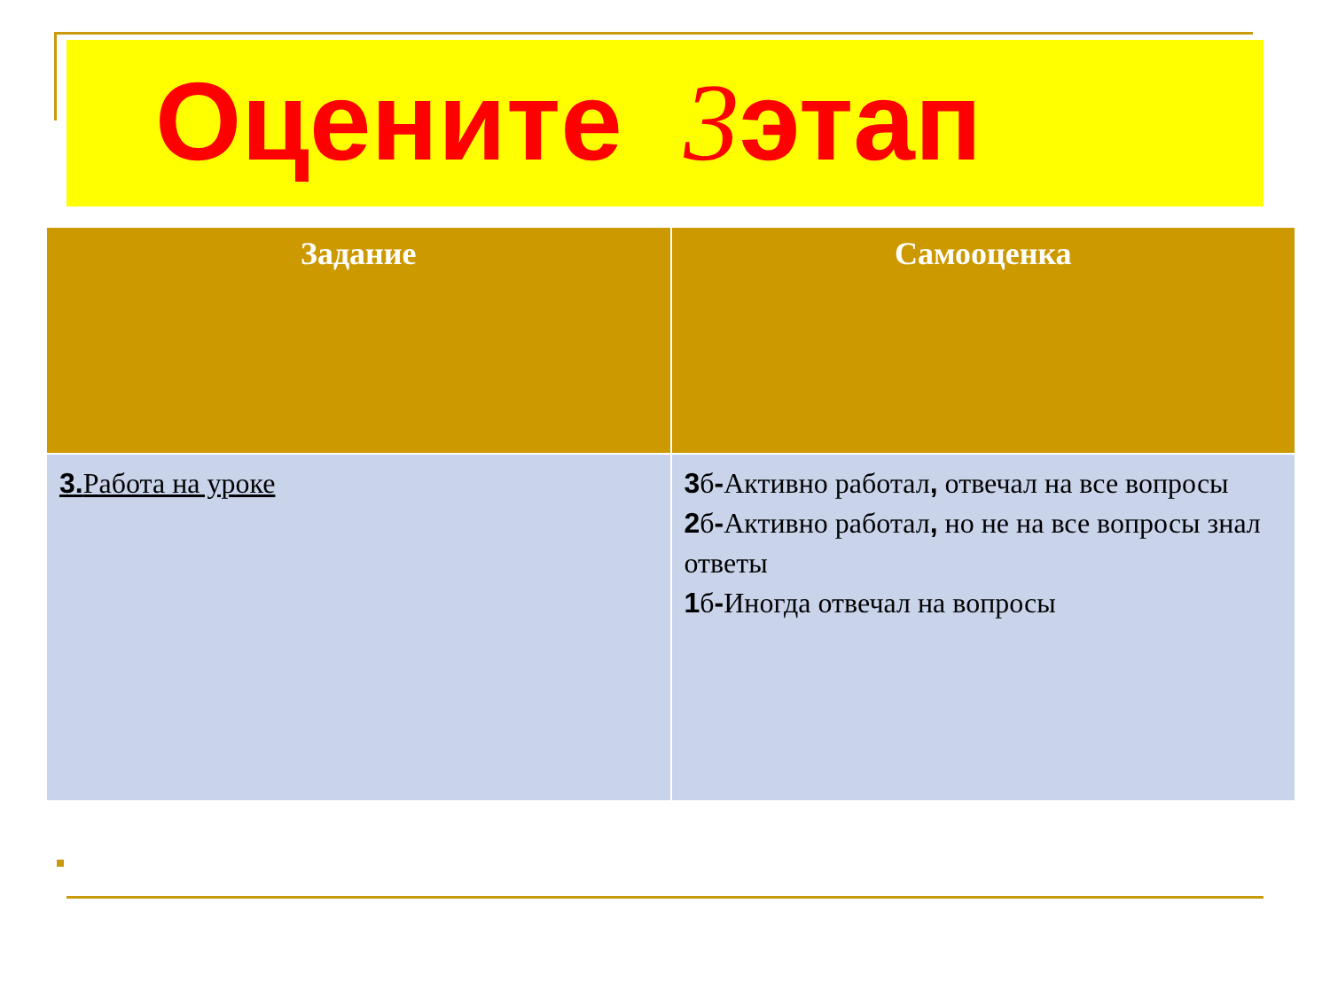Оцените 3этап
| Задание | Самооценка |
| --- | --- |
| 3. Работа на уроке | 3 б - Активно работал , отвечал на все вопросы 2 б - Активно работал , но не на все вопросы знал ответы 1 б - Иногда отвечал на вопросы |